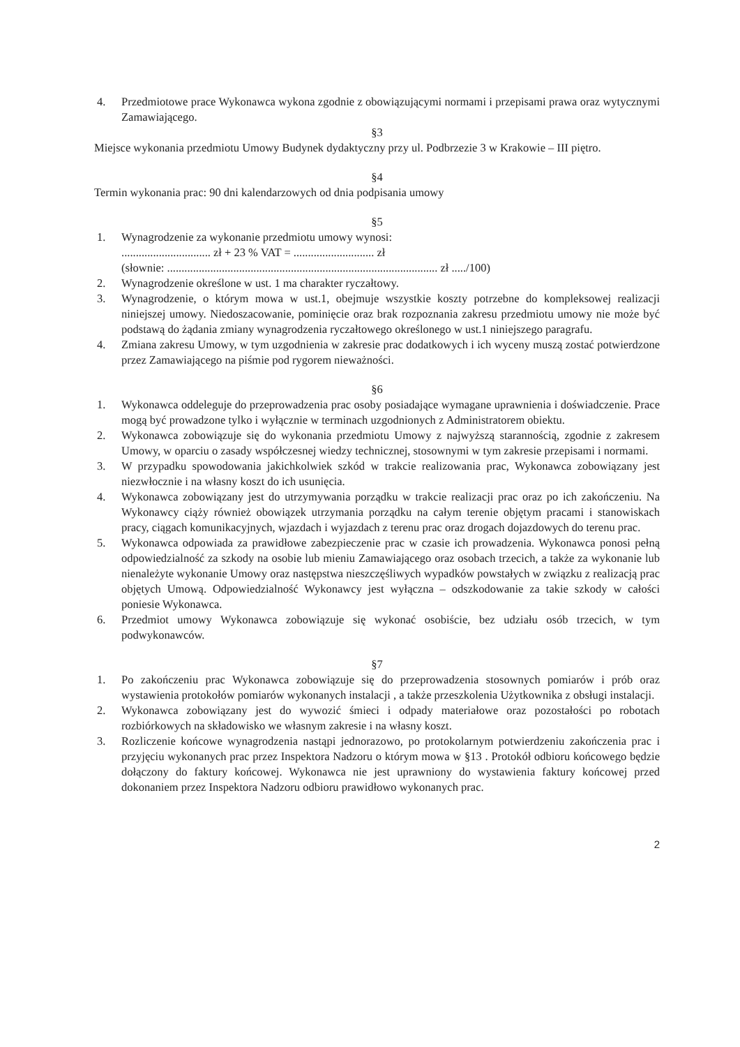4. Przedmiotowe prace Wykonawca wykona zgodnie z obowiązującymi normami i przepisami prawa oraz wytycznymi Zamawiającego.
§3
Miejsce wykonania przedmiotu Umowy Budynek dydaktyczny przy ul. Podbrzezie 3 w Krakowie – III piętro.
§4
Termin wykonania prac: 90 dni kalendarzowych od dnia podpisania umowy
§5
1. Wynagrodzenie za wykonanie przedmiotu umowy wynosi:
............................... zł + 23 % VAT = ............................ zł
(słownie: .............................................................................................. zł ...../100)
2. Wynagrodzenie określone w ust. 1 ma charakter ryczałtowy.
3. Wynagrodzenie, o którym mowa w ust.1, obejmuje wszystkie koszty potrzebne do kompleksowej realizacji niniejszej umowy. Niedoszacowanie, pominięcie oraz brak rozpoznania zakresu przedmiotu umowy nie może być podstawą do żądania zmiany wynagrodzenia ryczałtowego określonego w ust.1 niniejszego paragrafu.
4. Zmiana zakresu Umowy, w tym uzgodnienia w zakresie prac dodatkowych i ich wyceny muszą zostać potwierdzone przez Zamawiającego na piśmie pod rygorem nieważności.
§6
1. Wykonawca oddeleguje do przeprowadzenia prac osoby posiadające wymagane uprawnienia i doświadczenie. Prace mogą być prowadzone tylko i wyłącznie w terminach uzgodnionych z Administratorem obiektu.
2. Wykonawca zobowiązuje się do wykonania przedmiotu Umowy z najwyższą starannością, zgodnie z zakresem Umowy, w oparciu o zasady współczesnej wiedzy technicznej, stosownymi w tym zakresie przepisami i normami.
3. W przypadku spowodowania jakichkolwiek szkód w trakcie realizowania prac, Wykonawca zobowiązany jest niezwłocznie i na własny koszt do ich usunięcia.
4. Wykonawca zobowiązany jest do utrzymywania porządku w trakcie realizacji prac oraz po ich zakończeniu. Na Wykonawcy ciąży również obowiązek utrzymania porządku na całym terenie objętym pracami i stanowiskach pracy, ciągach komunikacyjnych, wjazdach i wyjazdach z terenu prac oraz drogach dojazdowych do terenu prac.
5. Wykonawca odpowiada za prawidłowe zabezpieczenie prac w czasie ich prowadzenia. Wykonawca ponosi pełną odpowiedzialność za szkody na osobie lub mieniu Zamawiającego oraz osobach trzecich, a także za wykonanie lub nienależyte wykonanie Umowy oraz następstwa nieszczęśliwych wypadków powstałych w związku z realizacją prac objętych Umową. Odpowiedzialność Wykonawcy jest wyłączna – odszkodowanie za takie szkody w całości poniesie Wykonawca.
6. Przedmiot umowy Wykonawca zobowiązuje się wykonać osobiście, bez udziału osób trzecich, w tym podwykonawców.
§7
1. Po zakończeniu prac Wykonawca zobowiązuje się do przeprowadzenia stosownych pomiarów i prób oraz wystawienia protokołów pomiarów wykonanych instalacji , a także przeszkolenia Użytkownika z obsługi instalacji.
2. Wykonawca zobowiązany jest do wywozić śmieci i odpady materiałowe oraz pozostałości po robotach rozbiórkowych na składowisko we własnym zakresie i na własny koszt.
3. Rozliczenie końcowe wynagrodzenia nastąpi jednorazowo, po protokolarnym potwierdzeniu zakończenia prac i przyjęciu wykonanych prac przez Inspektora Nadzoru o którym mowa w §13 . Protokół odbioru końcowego będzie dołączony do faktury końcowej. Wykonawca nie jest uprawniony do wystawienia faktury końcowej przed dokonaniem przez Inspektora Nadzoru odbioru prawidłowo wykonanych prac.
2